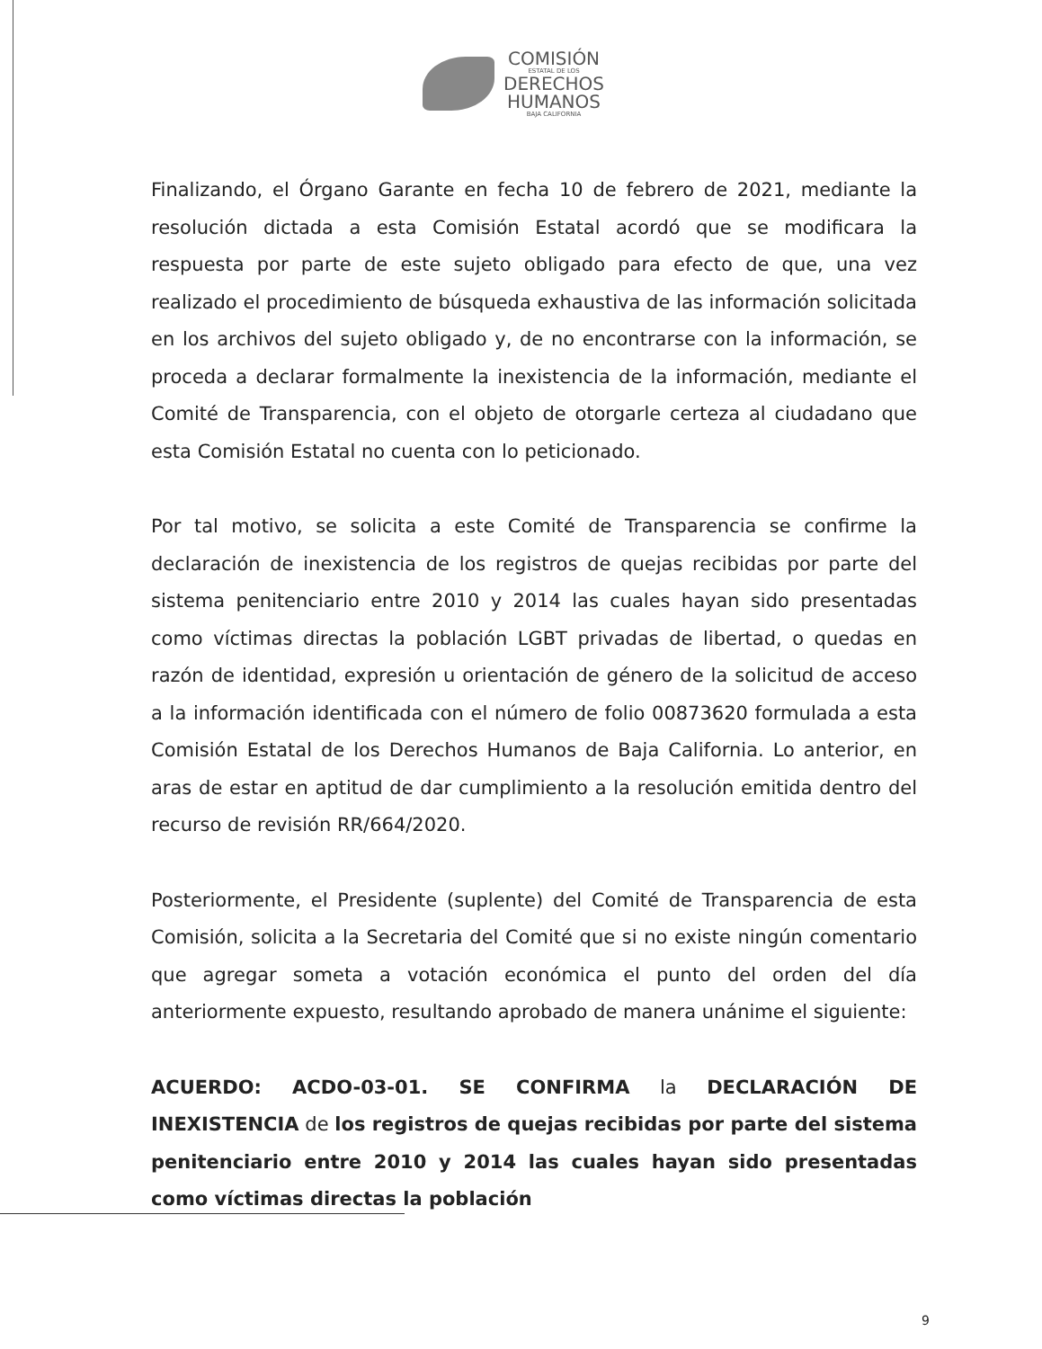COMISIÓN
ESTATAL DE LOS
DERECHOS
HUMANOS
BAJA CALIFORNIA
Finalizando, el Órgano Garante en fecha 10 de febrero de 2021, mediante la resolución dictada a esta Comisión Estatal acordó que se modificara la respuesta por parte de este sujeto obligado para efecto de que, una vez realizado el procedimiento de búsqueda exhaustiva de las información solicitada en los archivos del sujeto obligado y, de no encontrarse con la información, se proceda a declarar formalmente la inexistencia de la información, mediante el Comité de Transparencia, con el objeto de otorgarle certeza al ciudadano que esta Comisión Estatal no cuenta con lo peticionado.
Por tal motivo, se solicita a este Comité de Transparencia se confirme la declaración de inexistencia de los registros de quejas recibidas por parte del sistema penitenciario entre 2010 y 2014 las cuales hayan sido presentadas como víctimas directas la población LGBT privadas de libertad, o quedas en razón de identidad, expresión u orientación de género de la solicitud de acceso a la información identificada con el número de folio 00873620 formulada a esta Comisión Estatal de los Derechos Humanos de Baja California. Lo anterior, en aras de estar en aptitud de dar cumplimiento a la resolución emitida dentro del recurso de revisión RR/664/2020.
Posteriormente, el Presidente (suplente) del Comité de Transparencia de esta Comisión, solicita a la Secretaria del Comité que si no existe ningún comentario que agregar someta a votación económica el punto del orden del día anteriormente expuesto, resultando aprobado de manera unánime el siguiente:
ACUERDO: ACDO-03-01. SE CONFIRMA la DECLARACIÓN DE INEXISTENCIA de los registros de quejas recibidas por parte del sistema penitenciario entre 2010 y 2014 las cuales hayan sido presentadas como víctimas directas la población
9